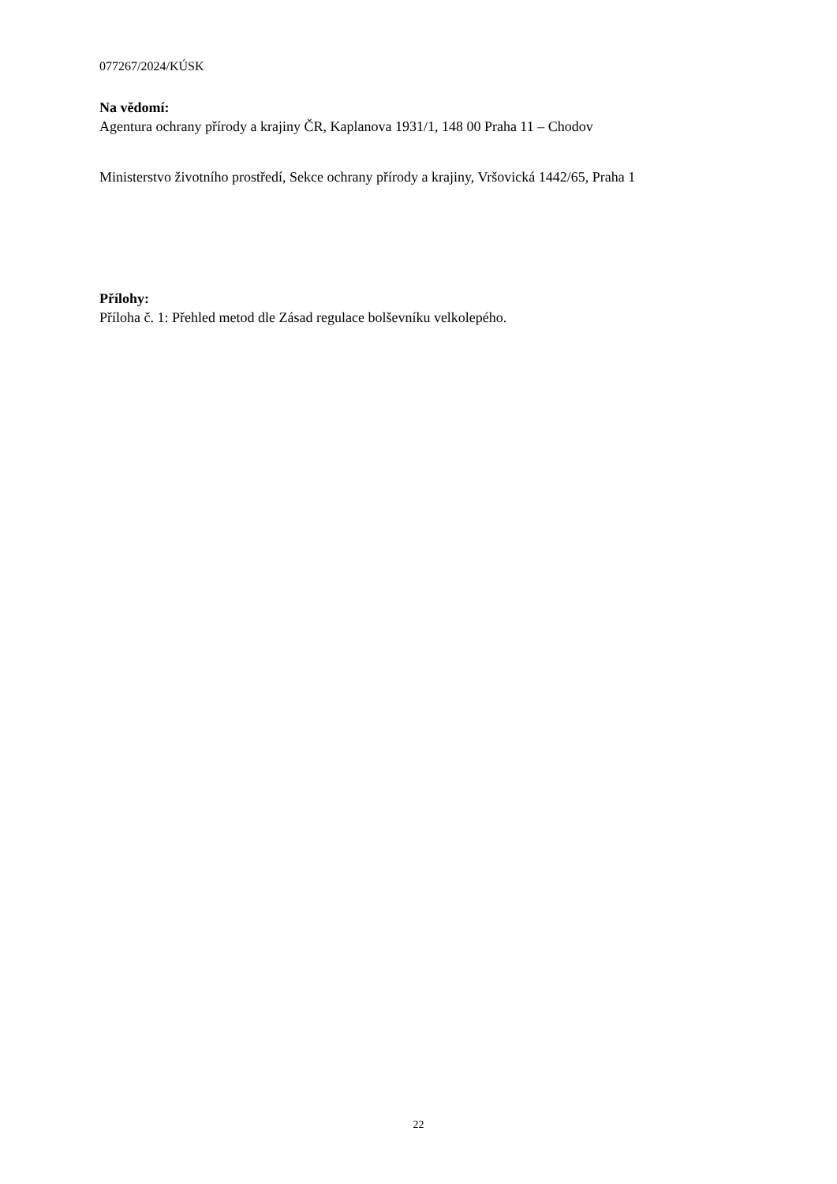077267/2024/KÚSK
Na vědomí:
Agentura ochrany přírody a krajiny ČR, Kaplanova 1931/1, 148 00 Praha 11 – Chodov
Ministerstvo životního prostředí, Sekce ochrany přírody a krajiny, Vršovická 1442/65, Praha 1
Přílohy:
Příloha č. 1: Přehled metod dle Zásad regulace bolševníku velkolepého.
22